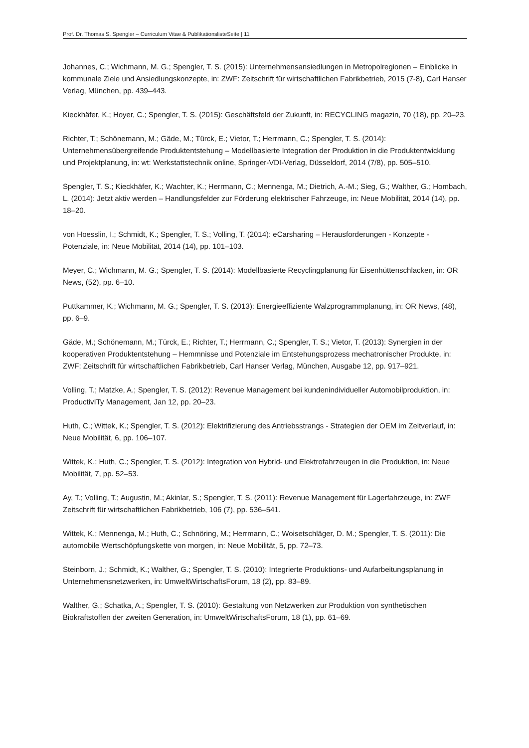Prof. Dr. Thomas S. Spengler – Curriculum Vitae & PublikationslisteSeite | 11
Johannes, C.; Wichmann, M. G.; Spengler, T. S. (2015): Unternehmensansiedlungen in Metropolregionen – Einblicke in kommunale Ziele und Ansiedlungskonzepte, in: ZWF: Zeitschrift für wirtschaftlichen Fabrikbetrieb, 2015 (7-8), Carl Hanser Verlag, München, pp. 439–443.
Kieckhäfer, K.; Hoyer, C.; Spengler, T. S. (2015): Geschäftsfeld der Zukunft, in: RECYCLING magazin, 70 (18), pp. 20–23.
Richter, T.; Schönemann, M.; Gäde, M.; Türck, E.; Vietor, T.; Herrmann, C.; Spengler, T. S. (2014): Unternehmensübergreifende Produktentstehung – Modellbasierte Integration der Produktion in die Produktentwicklung und Projektplanung, in: wt: Werkstattstechnik online, Springer-VDI-Verlag, Düsseldorf, 2014 (7/8), pp. 505–510.
Spengler, T. S.; Kieckhäfer, K.; Wachter, K.; Herrmann, C.; Mennenga, M.; Dietrich, A.-M.; Sieg, G.; Walther, G.; Hombach, L. (2014): Jetzt aktiv werden – Handlungsfelder zur Förderung elektrischer Fahrzeuge, in: Neue Mobilität, 2014 (14), pp. 18–20.
von Hoesslin, I.; Schmidt, K.; Spengler, T. S.; Volling, T. (2014): eCarsharing – Herausforderungen - Konzepte - Potenziale, in: Neue Mobilität, 2014 (14), pp. 101–103.
Meyer, C.; Wichmann, M. G.; Spengler, T. S. (2014): Modellbasierte Recyclingplanung für Eisenhüttenschlacken, in: OR News, (52), pp. 6–10.
Puttkammer, K.; Wichmann, M. G.; Spengler, T. S. (2013): Energieeffiziente Walzprogrammplanung, in: OR News, (48), pp. 6–9.
Gäde, M.; Schönemann, M.; Türck, E.; Richter, T.; Herrmann, C.; Spengler, T. S.; Vietor, T. (2013): Synergien in der kooperativen Produktentstehung – Hemmnisse und Potenziale im Entstehungsprozess mechatronischer Produkte, in: ZWF: Zeitschrift für wirtschaftlichen Fabrikbetrieb, Carl Hanser Verlag, München, Ausgabe 12, pp. 917–921.
Volling, T.; Matzke, A.; Spengler, T. S. (2012): Revenue Management bei kundenindividueller Automobilproduktion, in: ProductivITy Management, Jan 12, pp. 20–23.
Huth, C.; Wittek, K.; Spengler, T. S. (2012): Elektrifizierung des Antriebsstrangs - Strategien der OEM im Zeitverlauf, in: Neue Mobilität, 6, pp. 106–107.
Wittek, K.; Huth, C.; Spengler, T. S. (2012): Integration von Hybrid- und Elektrofahrzeugen in die Produktion, in: Neue Mobilität, 7, pp. 52–53.
Ay, T.; Volling, T.; Augustin, M.; Akinlar, S.; Spengler, T. S. (2011): Revenue Management für Lagerfahrzeuge, in: ZWF Zeitschrift für wirtschaftlichen Fabrikbetrieb, 106 (7), pp. 536–541.
Wittek, K.; Mennenga, M.; Huth, C.; Schnöring, M.; Herrmann, C.; Woisetschläger, D. M.; Spengler, T. S. (2011): Die automobile Wertschöpfungskette von morgen, in: Neue Mobilität, 5, pp. 72–73.
Steinborn, J.; Schmidt, K.; Walther, G.; Spengler, T. S. (2010): Integrierte Produktions- und Aufarbeitungsplanung in Unternehmensnetzwerken, in: UmweltWirtschaftsForum, 18 (2), pp. 83–89.
Walther, G.; Schatka, A.; Spengler, T. S. (2010): Gestaltung von Netzwerken zur Produktion von synthetischen Biokraftstoffen der zweiten Generation, in: UmweltWirtschaftsForum, 18 (1), pp. 61–69.